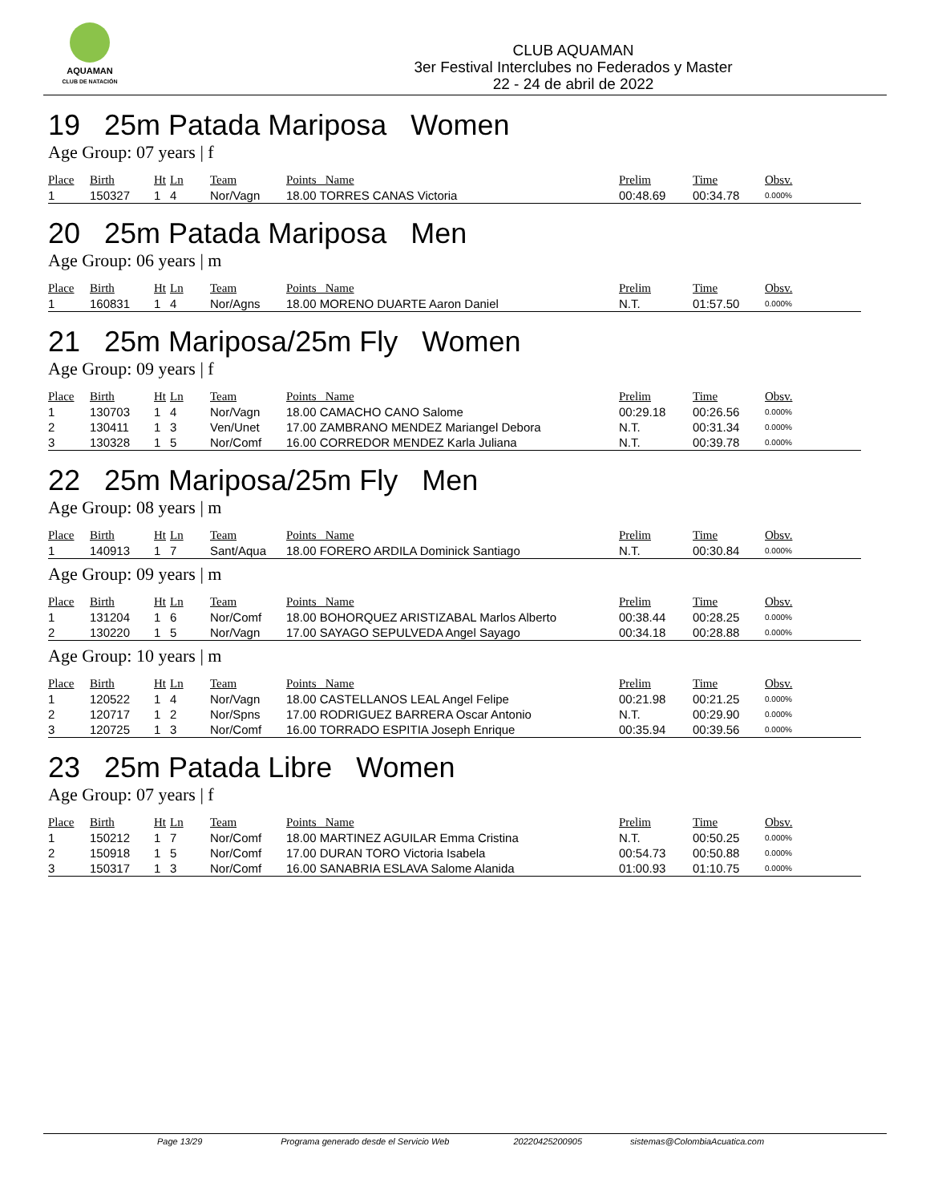AQUAMAN
CLUB DE NATACIÓN
CLUB AQUAMAN
3er Festival Interclubes no Federados y Master
22 - 24 de abril de 2022
19 25m Patada Mariposa Women
Age Group: 07 years | f
| Place | Birth | Ht | Ln | Team | Points Name | Prelim | Time | Obsv. |
| --- | --- | --- | --- | --- | --- | --- | --- | --- |
| 1 | 150327 | 1 | 4 | Nor/Vagn | 18.00 TORRES CANAS Victoria | 00:48.69 | 00:34.78 | 0.000% |
20 25m Patada Mariposa Men
Age Group: 06 years | m
| Place | Birth | Ht | Ln | Team | Points Name | Prelim | Time | Obsv. |
| --- | --- | --- | --- | --- | --- | --- | --- | --- |
| 1 | 160831 | 1 | 4 | Nor/Agns | 18.00 MORENO DUARTE Aaron Daniel | N.T. | 01:57.50 | 0.000% |
21 25m Mariposa/25m Fly Women
Age Group: 09 years | f
| Place | Birth | Ht | Ln | Team | Points Name | Prelim | Time | Obsv. |
| --- | --- | --- | --- | --- | --- | --- | --- | --- |
| 1 | 130703 | 1 | 4 | Nor/Vagn | 18.00 CAMACHO CANO Salome | 00:29.18 | 00:26.56 | 0.000% |
| 2 | 130411 | 1 | 3 | Ven/Unet | 17.00 ZAMBRANO MENDEZ Mariangel Debora | N.T. | 00:31.34 | 0.000% |
| 3 | 130328 | 1 | 5 | Nor/Comf | 16.00 CORREDOR MENDEZ Karla Juliana | N.T. | 00:39.78 | 0.000% |
22 25m Mariposa/25m Fly Men
Age Group: 08 years | m
| Place | Birth | Ht | Ln | Team | Points Name | Prelim | Time | Obsv. |
| --- | --- | --- | --- | --- | --- | --- | --- | --- |
| 1 | 140913 | 1 | 7 | Sant/Aqua | 18.00 FORERO ARDILA Dominick Santiago | N.T. | 00:30.84 | 0.000% |
Age Group: 09 years | m
| Place | Birth | Ht | Ln | Team | Points Name | Prelim | Time | Obsv. |
| --- | --- | --- | --- | --- | --- | --- | --- | --- |
| 1 | 131204 | 1 | 6 | Nor/Comf | 18.00 BOHORQUEZ ARISTIZABAL Marlos Alberto | 00:38.44 | 00:28.25 | 0.000% |
| 2 | 130220 | 1 | 5 | Nor/Vagn | 17.00 SAYAGO SEPULVEDA Angel Sayago | 00:34.18 | 00:28.88 | 0.000% |
Age Group: 10 years | m
| Place | Birth | Ht | Ln | Team | Points Name | Prelim | Time | Obsv. |
| --- | --- | --- | --- | --- | --- | --- | --- | --- |
| 1 | 120522 | 1 | 4 | Nor/Vagn | 18.00 CASTELLANOS LEAL Angel Felipe | 00:21.98 | 00:21.25 | 0.000% |
| 2 | 120717 | 1 | 2 | Nor/Spns | 17.00 RODRIGUEZ BARRERA Oscar Antonio | N.T. | 00:29.90 | 0.000% |
| 3 | 120725 | 1 | 3 | Nor/Comf | 16.00 TORRADO ESPITIA Joseph Enrique | 00:35.94 | 00:39.56 | 0.000% |
23 25m Patada Libre Women
Age Group: 07 years | f
| Place | Birth | Ht | Ln | Team | Points Name | Prelim | Time | Obsv. |
| --- | --- | --- | --- | --- | --- | --- | --- | --- |
| 1 | 150212 | 1 | 7 | Nor/Comf | 18.00 MARTINEZ AGUILAR Emma Cristina | N.T. | 00:50.25 | 0.000% |
| 2 | 150918 | 1 | 5 | Nor/Comf | 17.00 DURAN TORO Victoria Isabela | 00:54.73 | 00:50.88 | 0.000% |
| 3 | 150317 | 1 | 3 | Nor/Comf | 16.00 SANABRIA ESLAVA Salome Alanida | 01:00.93 | 01:10.75 | 0.000% |
Page 13/29 Programa generado desde el Servicio Web 20220425200905 sistemas@ColombiaAcuatica.com